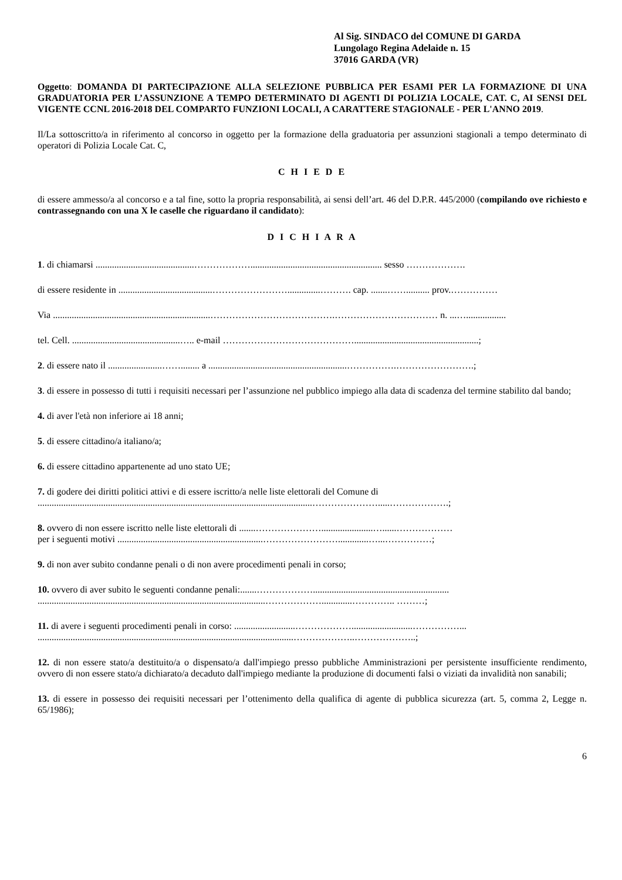Al Sig. SINDACO del COMUNE DI GARDA
Lungolago Regina Adelaide n. 15
37016 GARDA (VR)
Oggetto: DOMANDA DI PARTECIPAZIONE ALLA SELEZIONE PUBBLICA PER ESAMI PER LA FORMAZIONE DI UNA GRADUATORIA PER L’ASSUNZIONE A TEMPO DETERMINATO DI AGENTI DI POLIZIA LOCALE, CAT. C, AI SENSI DEL VIGENTE CCNL 2016-2018 DEL COMPARTO FUNZIONI LOCALI, A CARATTERE STAGIONALE - PER L'ANNO 2019.
Il/La sottoscritto/a in riferimento al concorso in oggetto per la formazione della graduatoria per assunzioni stagionali a tempo determinato di operatori di Polizia Locale Cat. C,
C H I E D E
di essere ammesso/a al concorso e a tal fine, sotto la propria responsabilità, ai sensi dell’art. 46 del D.P.R. 445/2000 (compilando ove richiesto e contrassegnando con una X le caselle che riguardano il candidato):
D I C H I A R A
1. di chiamarsi ..........................................………………........................................................ sesso ……………….
di essere residente in ........................................……………………..............………. cap. .......…….......... prov.……………
Via ...................................................................………………………………….…………………………… n. ...….................
tel. Cell. ..............................................….. e-mail …………………………………….....................................................;
2. di essere nato il .......................……........ a ...........................................................…………….…………………….;
3. di essere in possesso di tutti i requisiti necessari per l’assunzione nel pubblico impiego alla data di scadenza del termine stabilito dal bando;
4. di aver l'età non inferiore ai 18 anni;
5. di essere cittadino/a italiano/a;
6. di essere cittadino appartenente ad uno stato UE;
7. di godere dei diritti politici attivi e di essere iscritto/a nelle liste elettorali del Comune di
.....................................................................................................................………………….....……………….;
8. ovvero di non essere iscritto nelle liste elettorali di .......…………………......................…......………………
per i seguenti motivi ..............................................................…………………….............…...……………;
9. di non aver subito condanne penali o di non avere procedimenti penali in corso;
10. ovvero di aver subito le seguenti condanne penali:.......………………..........................................................
.................................................................................................……………….............………….. ………;
11. di avere i seguenti procedimenti penali in corso: ..........................………………..........................……………...
.............................................................................................................………………..………………..;
12. di non essere stato/a destituito/a o dispensato/a dall'impiego presso pubbliche Amministrazioni per persistente insufficiente rendimento, ovvero di non essere stato/a dichiarato/a decaduto dall'impiego mediante la produzione di documenti falsi o viziati da invalidità non sanabili;
13. di essere in possesso dei requisiti necessari per l’ottenimento della qualifica di agente di pubblica sicurezza (art. 5, comma 2, Legge n. 65/1986);
6